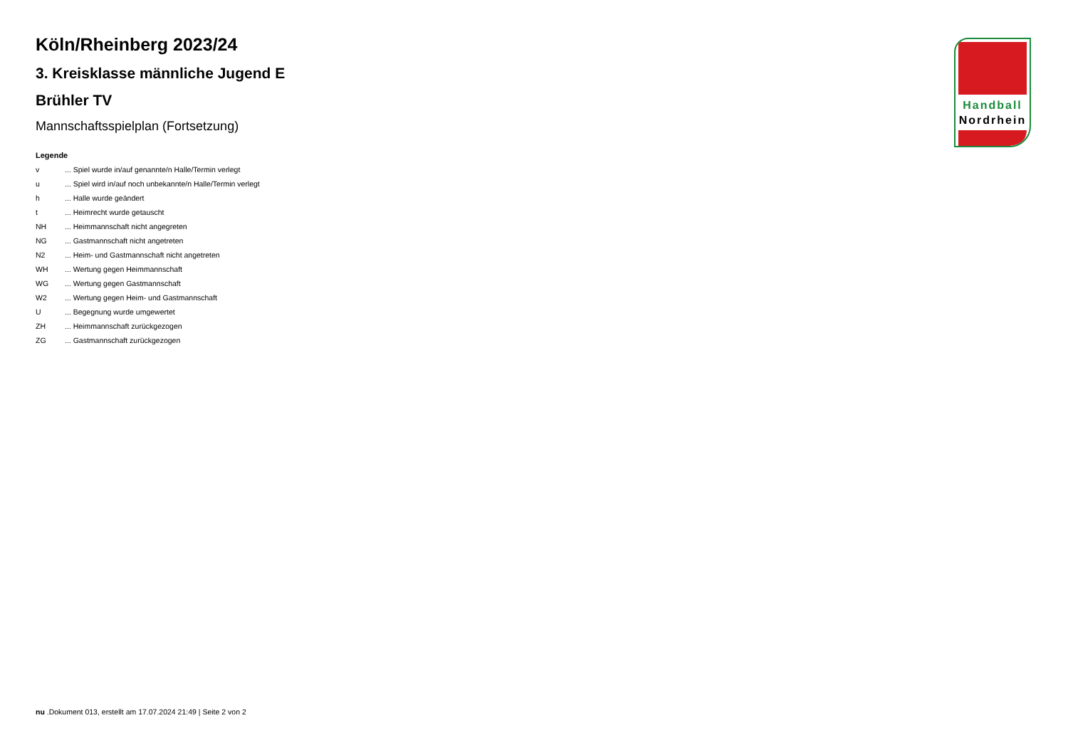Handball
Nordrhein
Köln/Rheinberg 2023/24
3. Kreisklasse männliche Jugend E
Brühler TV
Mannschaftsspielplan (Fortsetzung)
Legende
v... Spiel wurde in/auf genannte/n Halle/Termin verlegt
u... Spiel wird in/auf noch unbekannte/n Halle/Termin verlegt
h... Halle wurde geändert
t... Heimrecht wurde getauscht
NH... Heimmannschaft nicht angegreten
NG... Gastmannschaft nicht angetreten
N2... Heim- und Gastmannschaft nicht angetreten
WH... Wertung gegen Heimmannschaft
WG... Wertung gegen Gastmannschaft
W2... Wertung gegen Heim- und Gastmannschaft
U... Begegnung wurde umgewertet
ZH... Heimmannschaft zurückgezogen
ZG... Gastmannschaft zurückgezogen
nu .Dokument 013, erstellt am 17.07.2024 21:49 | Seite 2 von 2